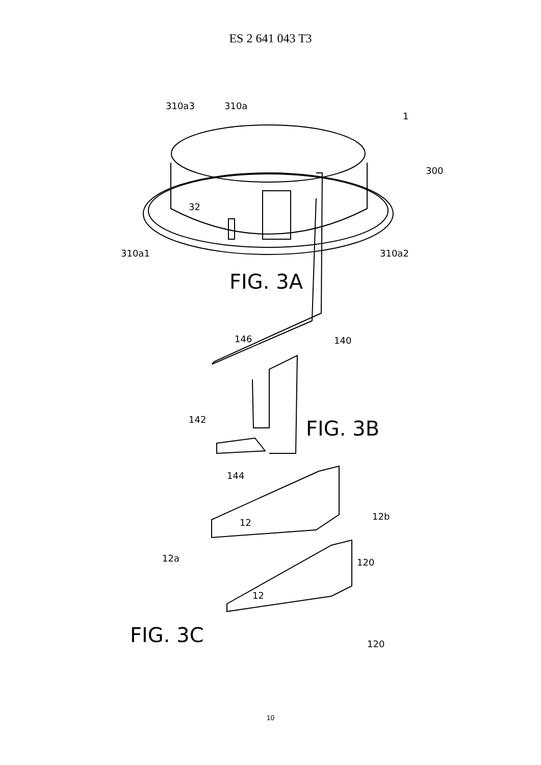ES 2 641 043 T3
310a3
310a
1
300
32
310a1
310a2
FIG. 3A
146
140
142
FIG. 3B
144
12
12b
12a
120
12
FIG. 3C
120
10